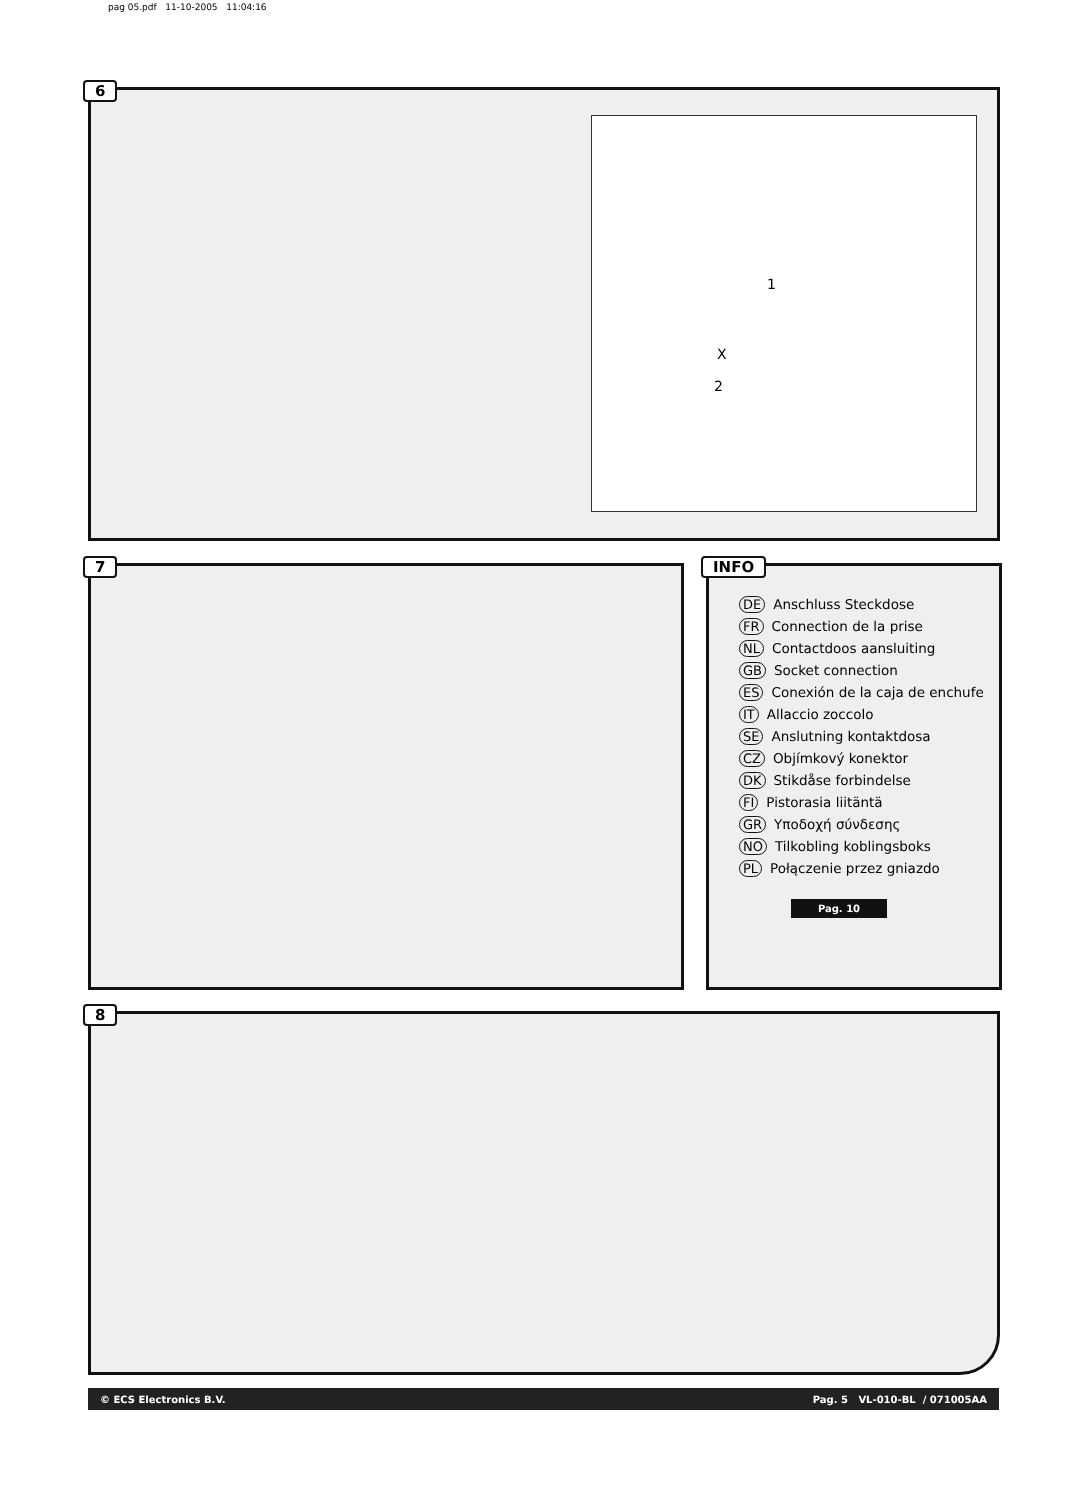pag 05.pdf 11-10-2005 11:04:16
6
1
X
2
7
INFO
DE Anschluss Steckdose
FR Connection de la prise
NL Contactdoos aansluiting
GB Socket connection
ES Conexión de la caja de enchufe
IT Allaccio zoccolo
SE Anslutning kontaktdosa
CZ Objímkový konektor
DK Stikdåse forbindelse
FI Pistorasia liitäntä
GR Υποδοχή σύνδεσης
NO Tilkobling koblingsboks
PL Połączenie przez gniazdo
Pag. 10
8
© ECS Electronics B.V. Pag. 5 VL-010-BL / 071005AA